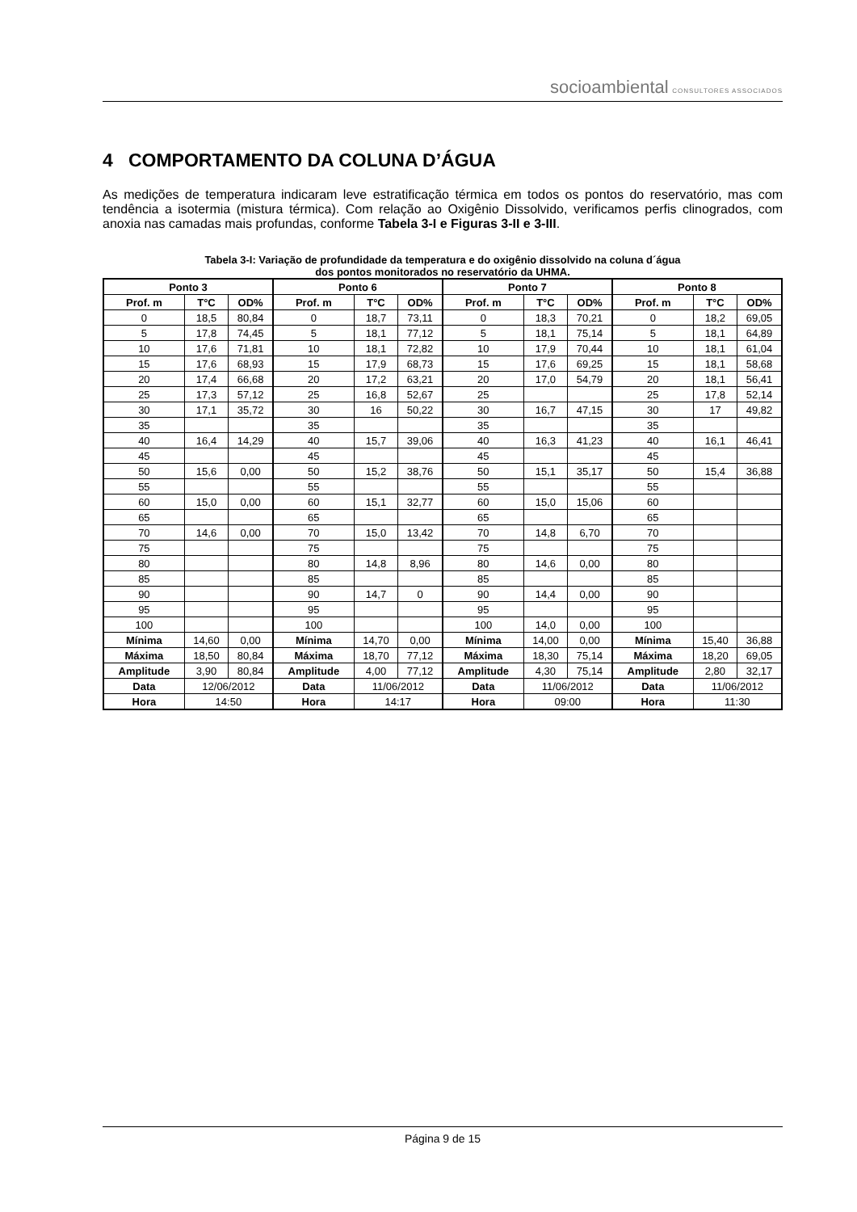socioambiental CONSULTORES ASSOCIADOS
4 COMPORTAMENTO DA COLUNA D’ÁGUA
As medições de temperatura indicaram leve estratificação térmica em todos os pontos do reservatório, mas com tendência a isotermia (mistura térmica). Com relação ao Oxigênio Dissolvido, verificamos perfis clinogrados, com anoxia nas camadas mais profundas, conforme Tabela 3-I e Figuras 3-II e 3-III.
Tabela 3-I: Variação de profundidade da temperatura e do oxigênio dissolvido na coluna d´água
dos pontos monitorados no reservatório da UHMA.
| Ponto 3 | | | Ponto 6 | | | Ponto 7 | | | Ponto 8 | | |
| --- | --- | --- | --- | --- | --- | --- | --- | --- | --- | --- | --- |
| Prof. m | T°C | OD% | Prof. m | T°C | OD% | Prof. m | T°C | OD% | Prof. m | T°C | OD% |
| 0 | 18,5 | 80,84 | 0 | 18,7 | 73,11 | 0 | 18,3 | 70,21 | 0 | 18,2 | 69,05 |
| 5 | 17,8 | 74,45 | 5 | 18,1 | 77,12 | 5 | 18,1 | 75,14 | 5 | 18,1 | 64,89 |
| 10 | 17,6 | 71,81 | 10 | 18,1 | 72,82 | 10 | 17,9 | 70,44 | 10 | 18,1 | 61,04 |
| 15 | 17,6 | 68,93 | 15 | 17,9 | 68,73 | 15 | 17,6 | 69,25 | 15 | 18,1 | 58,68 |
| 20 | 17,4 | 66,68 | 20 | 17,2 | 63,21 | 20 | 17,0 | 54,79 | 20 | 18,1 | 56,41 |
| 25 | 17,3 | 57,12 | 25 | 16,8 | 52,67 | 25 | | | 25 | 17,8 | 52,14 |
| 30 | 17,1 | 35,72 | 30 | 16 | 50,22 | 30 | 16,7 | 47,15 | 30 | 17 | 49,82 |
| 35 | | | 35 | | | 35 | | | 35 | | |
| 40 | 16,4 | 14,29 | 40 | 15,7 | 39,06 | 40 | 16,3 | 41,23 | 40 | 16,1 | 46,41 |
| 45 | | | 45 | | | 45 | | | 45 | | |
| 50 | 15,6 | 0,00 | 50 | 15,2 | 38,76 | 50 | 15,1 | 35,17 | 50 | 15,4 | 36,88 |
| 55 | | | 55 | | | 55 | | | 55 | | |
| 60 | 15,0 | 0,00 | 60 | 15,1 | 32,77 | 60 | 15,0 | 15,06 | 60 | | |
| 65 | | | 65 | | | 65 | | | 65 | | |
| 70 | 14,6 | 0,00 | 70 | 15,0 | 13,42 | 70 | 14,8 | 6,70 | 70 | | |
| 75 | | | 75 | | | 75 | | | 75 | | |
| 80 | | | 80 | 14,8 | 8,96 | 80 | 14,6 | 0,00 | 80 | | |
| 85 | | | 85 | | | 85 | | | 85 | | |
| 90 | | | 90 | 14,7 | 0 | 90 | 14,4 | 0,00 | 90 | | |
| 95 | | | 95 | | | 95 | | | 95 | | |
| 100 | | | 100 | | | 100 | 14,0 | 0,00 | 100 | | |
| Mínima | 14,60 | 0,00 | Mínima | 14,70 | 0,00 | Mínima | 14,00 | 0,00 | Mínima | 15,40 | 36,88 |
| Máxima | 18,50 | 80,84 | Máxima | 18,70 | 77,12 | Máxima | 18,30 | 75,14 | Máxima | 18,20 | 69,05 |
| Amplitude | 3,90 | 80,84 | Amplitude | 4,00 | 77,12 | Amplitude | 4,30 | 75,14 | Amplitude | 2,80 | 32,17 |
| Data | 12/06/2012 | | Data | 11/06/2012 | | Data | 11/06/2012 | | Data | 11/06/2012 | |
| Hora | 14:50 | | Hora | 14:17 | | Hora | 09:00 | | Hora | 11:30 | |
Página 9 de 15